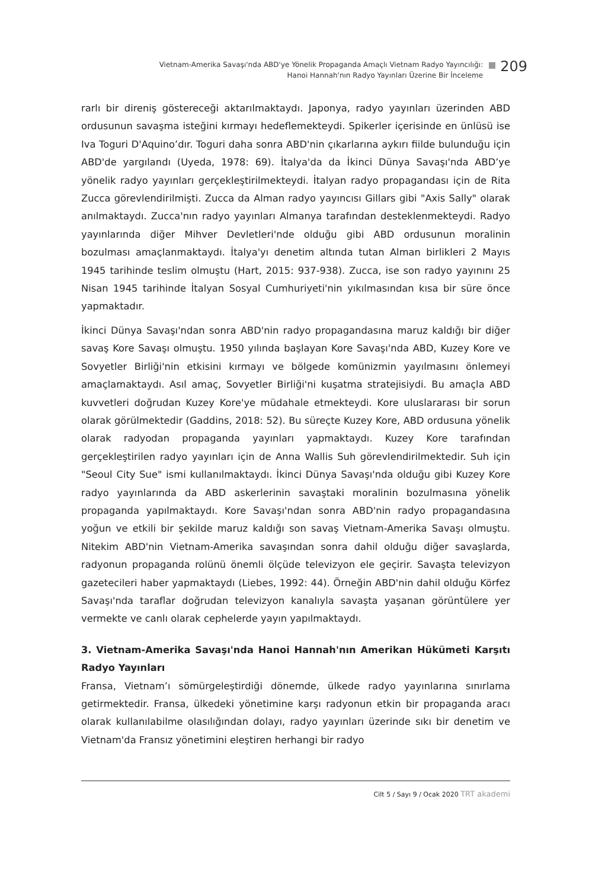Vietnam-Amerika Savaşı'nda ABD'ye Yönelik Propaganda Amaçlı Vietnam Radyo Yayıncılığı:
Hanoi Hannah'nın Radyo Yayınları Üzerine Bir İnceleme
209
rarlı bir direniş göstereceği aktarılmaktaydı. Japonya, radyo yayınları üzerinden ABD ordusunun savaşma isteğini kırmayı hedeflemekteydi. Spikerler içerisinde en ünlüsü ise Iva Toguri D'Aquino’dır. Toguri daha sonra ABD'nin çıkarlarına aykırı fiilde bulunduğu için ABD'de yargılandı (Uyeda, 1978: 69). İtalya'da da İkinci Dünya Savaşı'nda ABD’ye yönelik radyo yayınları gerçekleştirilmekteydi. İtalyan radyo propagandası için de Rita Zucca görevlendirilmişti. Zucca da Alman radyo yayıncısı Gillars gibi "Axis Sally" olarak anılmaktaydı. Zucca'nın radyo yayınları Almanya tarafından desteklenmekteydi. Radyo yayınlarında diğer Mihver Devletleri'nde olduğu gibi ABD ordusunun moralinin bozulması amaçlanmaktaydı. İtalya'yı denetim altında tutan Alman birlikleri 2 Mayıs 1945 tarihinde teslim olmuştu (Hart, 2015: 937-938). Zucca, ise son radyo yayınını 25 Nisan 1945 tarihinde İtalyan Sosyal Cumhuriyeti'nin yıkılmasından kısa bir süre önce yapmaktadır.
İkinci Dünya Savaşı'ndan sonra ABD'nin radyo propagandasına maruz kaldığı bir diğer savaş Kore Savaşı olmuştu. 1950 yılında başlayan Kore Savaşı'nda ABD, Kuzey Kore ve Sovyetler Birliği'nin etkisini kırmayı ve bölgede komünizmin yayılmasını önlemeyi amaçlamaktaydı. Asıl amaç, Sovyetler Birliği'ni kuşatma stratejisiydi. Bu amaçla ABD kuvvetleri doğrudan Kuzey Kore'ye müdahale etmekteydi. Kore uluslararası bir sorun olarak görülmektedir (Gaddins, 2018: 52). Bu süreçte Kuzey Kore, ABD ordusuna yönelik olarak radyodan propaganda yayınları yapmaktaydı. Kuzey Kore tarafından gerçekleştirilen radyo yayınları için de Anna Wallis Suh görevlendirilmektedir. Suh için "Seoul City Sue" ismi kullanılmaktaydı. İkinci Dünya Savaşı'nda olduğu gibi Kuzey Kore radyo yayınlarında da ABD askerlerinin savaştaki moralinin bozulmasına yönelik propaganda yapılmaktaydı. Kore Savaşı'ndan sonra ABD'nin radyo propagandasına yoğun ve etkili bir şekilde maruz kaldığı son savaş Vietnam-Amerika Savaşı olmuştu. Nitekim ABD'nin Vietnam-Amerika savaşından sonra dahil olduğu diğer savaşlarda, radyonun propaganda rolünü önemli ölçüde televizyon ele geçirir. Savaşta televizyon gazetecileri haber yapmaktaydı (Liebes, 1992: 44). Örneğin ABD'nin dahil olduğu Körfez Savaşı'nda taraflar doğrudan televizyon kanalıyla savaşta yaşanan görüntülere yer vermekte ve canlı olarak cephelerde yayın yapılmaktaydı.
3. Vietnam-Amerika Savaşı'nda Hanoi Hannah'nın Amerikan Hükümeti Karşıtı Radyo Yayınları
Fransa, Vietnam’ı sömürgeleştirdiği dönemde, ülkede radyo yayınlarına sınırlama getirmektedir. Fransa, ülkedeki yönetimine karşı radyonun etkin bir propaganda aracı olarak kullanılabilme olasılığından dolayı, radyo yayınları üzerinde sıkı bir denetim ve Vietnam'da Fransız yönetimini eleştiren herhangi bir radyo
Cilt 5 / Sayı 9 / Ocak 2020 TRT akademi